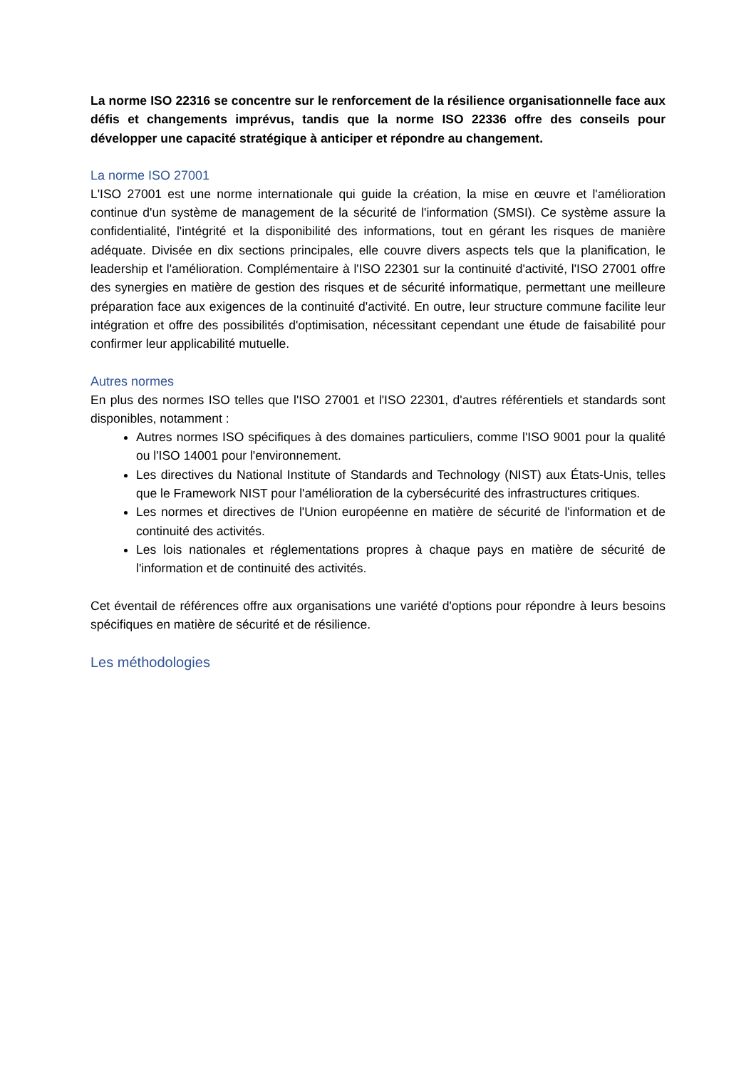La norme ISO 22316 se concentre sur le renforcement de la résilience organisationnelle face aux défis et changements imprévus, tandis que la norme ISO 22336 offre des conseils pour développer une capacité stratégique à anticiper et répondre au changement.
La norme ISO 27001
L'ISO 27001 est une norme internationale qui guide la création, la mise en œuvre et l'amélioration continue d'un système de management de la sécurité de l'information (SMSI). Ce système assure la confidentialité, l'intégrité et la disponibilité des informations, tout en gérant les risques de manière adéquate. Divisée en dix sections principales, elle couvre divers aspects tels que la planification, le leadership et l'amélioration. Complémentaire à l'ISO 22301 sur la continuité d'activité, l'ISO 27001 offre des synergies en matière de gestion des risques et de sécurité informatique, permettant une meilleure préparation face aux exigences de la continuité d'activité. En outre, leur structure commune facilite leur intégration et offre des possibilités d'optimisation, nécessitant cependant une étude de faisabilité pour confirmer leur applicabilité mutuelle.
Autres normes
En plus des normes ISO telles que l'ISO 27001 et l'ISO 22301, d'autres référentiels et standards sont disponibles, notamment :
Autres normes ISO spécifiques à des domaines particuliers, comme l'ISO 9001 pour la qualité ou l'ISO 14001 pour l'environnement.
Les directives du National Institute of Standards and Technology (NIST) aux États-Unis, telles que le Framework NIST pour l'amélioration de la cybersécurité des infrastructures critiques.
Les normes et directives de l'Union européenne en matière de sécurité de l'information et de continuité des activités.
Les lois nationales et réglementations propres à chaque pays en matière de sécurité de l'information et de continuité des activités.
Cet éventail de références offre aux organisations une variété d'options pour répondre à leurs besoins spécifiques en matière de sécurité et de résilience.
Les méthodologies